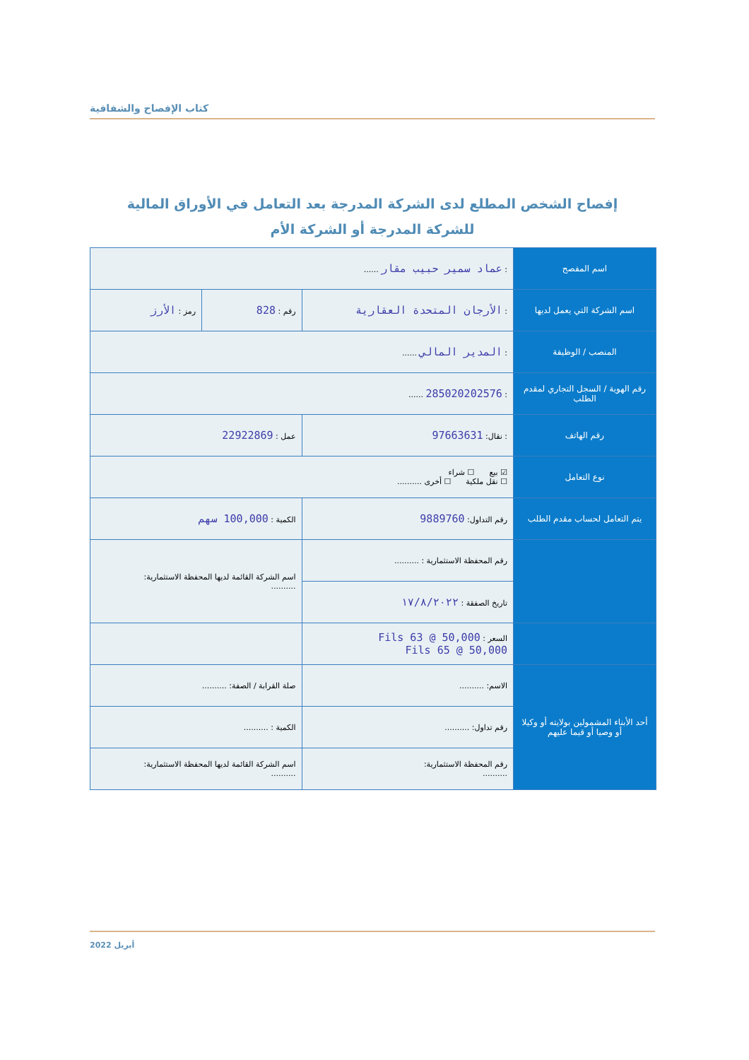كتاب الإفصاح والشفافية
إفصاح الشخص المطلع لدى الشركة المدرجة بعد التعامل في الأوراق المالية
للشركة المدرجة أو الشركة الأم
| اسم المفصح | : عماد سمير حبيب مقار ...... | | |
| اسم الشركة التي يعمل لديها | : الأرجان المتحدة العقارية | رقم : 828 | رمز : الأرز |
| المنصب / الوظيفة | : المدير المالي ...... | | |
| رقم الهوية / السجل التجاري لمقدم الطلب | : 285020202576 ...... | | |
| رقم الهاتف | : نقال: 97663631 | عمل : 22922869 | |
| نوع التعامل | ☑ بيع ☐ شراء ☐ نقل ملكية ☐ أخرى .......... | | |
| يتم التعامل لحساب مقدم الطلب | رقم التداول: 9889760 | الكمية : 100,000 سهم | |
| | رقم المحفظة الاستثمارية : .......... | اسم الشركة القائمة لديها المحفظة الاستثمارية: .......... | |
| | تاريخ الصفقة : ١٧/٨/٢٠٢٢ | | |
| | السعر : Fils 63 @ 50,000 Fils 65 @ 50,000 | | |
| أحد الأبناء المشمولين بولايته أو وكيلا أو وصيا أو قيما عليهم | الاسم: .......... | صلة القرابة / الصفة: .......... | |
| | رقم تداول: .......... | الكمية : .......... | |
| | رقم المحفظة الاستثمارية: .......... | اسم الشركة القائمة لديها المحفظة الاستثمارية: .......... | |
أبريل 2022